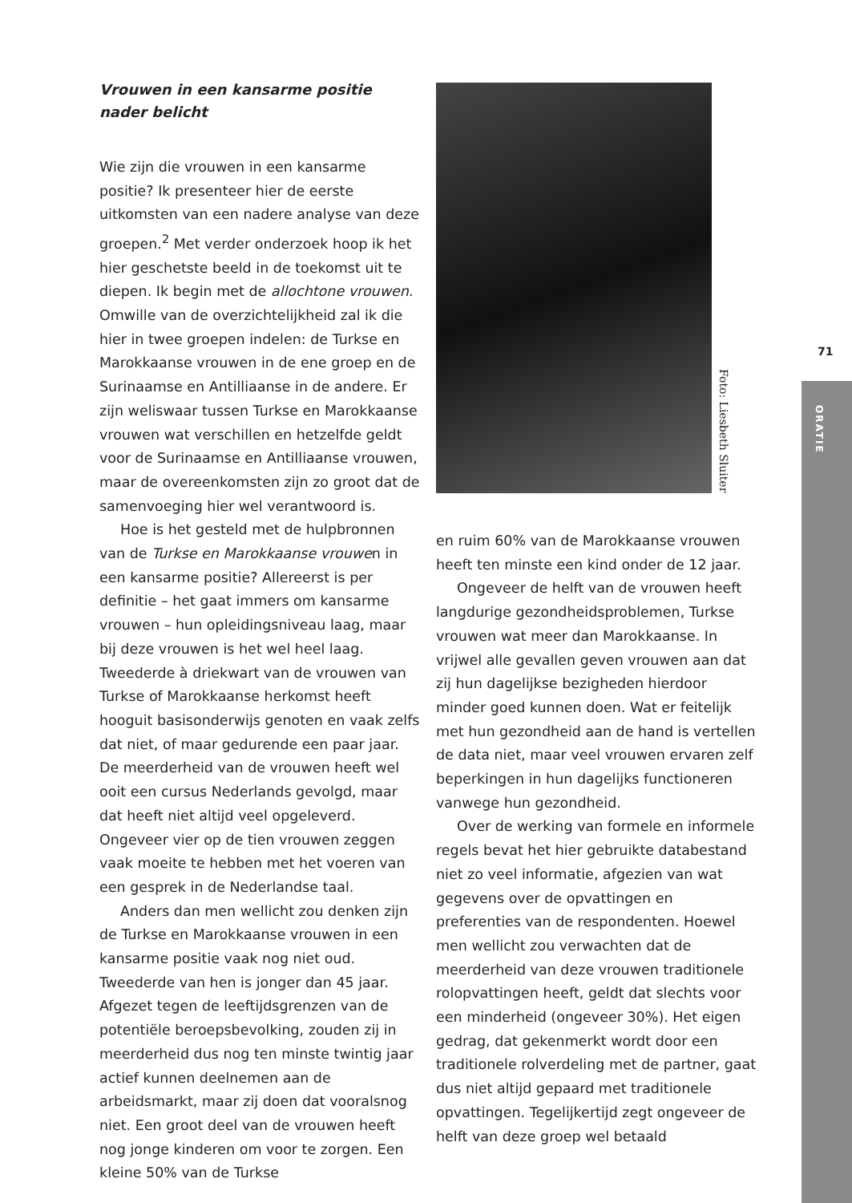Vrouwen in een kansarme positie nader belicht
Wie zijn die vrouwen in een kansarme positie? Ik presenteer hier de eerste uitkomsten van een nadere analyse van deze groepen.<sup>2</sup> Met verder onderzoek hoop ik het hier geschetste beeld in de toekomst uit te diepen. Ik begin met de allochtone vrouwen. Omwille van de overzichtelijkheid zal ik die hier in twee groepen indelen: de Turkse en Marokkaanse vrouwen in de ene groep en de Surinaamse en Antilliaanse in de andere. Er zijn weliswaar tussen Turkse en Marokkaanse vrouwen wat verschillen en hetzelfde geldt voor de Surinaamse en Antilliaanse vrouwen, maar de overeenkomsten zijn zo groot dat de samenvoeging hier wel verantwoord is.
Hoe is het gesteld met de hulpbronnen van de Turkse en Marokkaanse vrouwen in een kansarme positie? Allereerst is per definitie – het gaat immers om kansarme vrouwen – hun opleidingsniveau laag, maar bij deze vrouwen is het wel heel laag. Tweederde à driekwart van de vrouwen van Turkse of Marokkaanse herkomst heeft hooguit basisonderwijs genoten en vaak zelfs dat niet, of maar gedurende een paar jaar. De meerderheid van de vrouwen heeft wel ooit een cursus Nederlands gevolgd, maar dat heeft niet altijd veel opgeleverd. Ongeveer vier op de tien vrouwen zeggen vaak moeite te hebben met het voeren van een gesprek in de Nederlandse taal.
Anders dan men wellicht zou denken zijn de Turkse en Marokkaanse vrouwen in een kansarme positie vaak nog niet oud. Tweederde van hen is jonger dan 45 jaar. Afgezet tegen de leeftijdsgrenzen van de potentiële beroepsbevolking, zouden zij in meerderheid dus nog ten minste twintig jaar actief kunnen deelnemen aan de arbeidsmarkt, maar zij doen dat vooralsnog niet. Een groot deel van de vrouwen heeft nog jonge kinderen om voor te zorgen. Een kleine 50% van de Turkse
Foto: Liesbeth Sluiter
en ruim 60% van de Marokkaanse vrouwen heeft ten minste een kind onder de 12 jaar.
Ongeveer de helft van de vrouwen heeft langdurige gezondheidsproblemen, Turkse vrouwen wat meer dan Marokkaanse. In vrijwel alle gevallen geven vrouwen aan dat zij hun dagelijkse bezigheden hierdoor minder goed kunnen doen. Wat er feitelijk met hun gezondheid aan de hand is vertellen de data niet, maar veel vrouwen ervaren zelf beperkingen in hun dagelijks functioneren vanwege hun gezondheid.
Over de werking van formele en informele regels bevat het hier gebruikte databestand niet zo veel informatie, afgezien van wat gegevens over de opvattingen en preferenties van de respondenten. Hoewel men wellicht zou verwachten dat de meerderheid van deze vrouwen traditionele rolopvattingen heeft, geldt dat slechts voor een minderheid (ongeveer 30%). Het eigen gedrag, dat gekenmerkt wordt door een traditionele rolverdeling met de partner, gaat dus niet altijd gepaard met traditionele opvattingen. Tegelijkertijd zegt ongeveer de helft van deze groep wel betaald
71
ORATIE